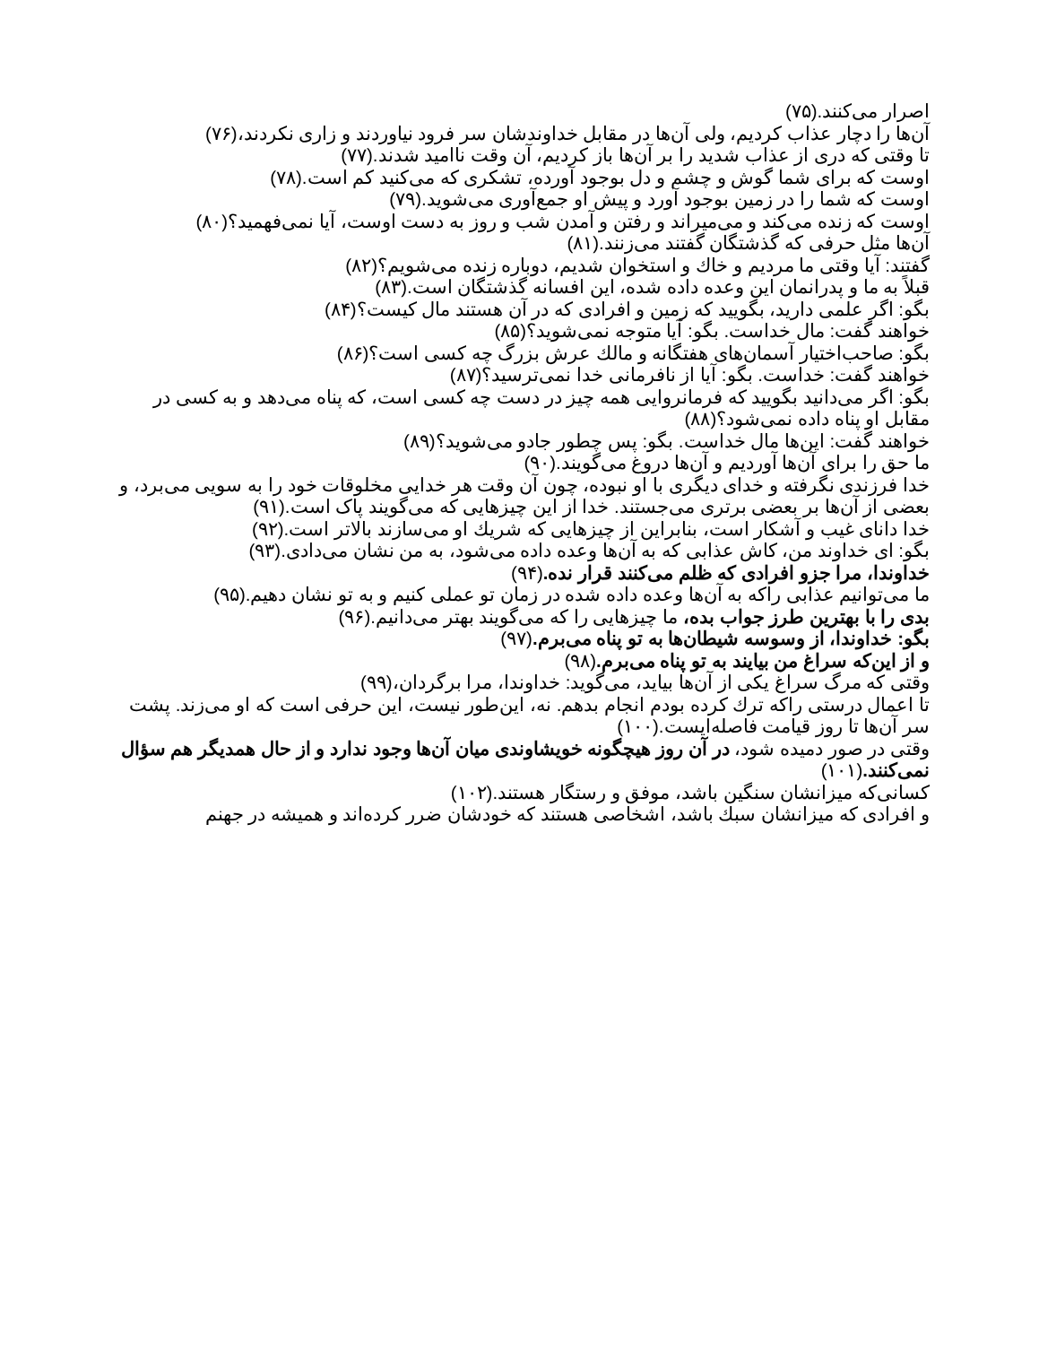اصرار می‌کنند.(۷۵)
آن‌ها را دچار عذاب کردیم، ولی آن‌ها در مقابل خداوندشان سر فرود نیاوردند و زاری نکردند،(۷۶)
تا وقتی که دری از عذاب شدید را بر آن‌ها باز کردیم، آن وقت ناامید شدند.(۷۷)
اوست که برای شما گوش و چشم و دل بوجود آورده، تشکری که می‌کنید کم است.(۷۸)
اوست که شما را در زمین بوجود آورد و پیش او جمع‌آوری می‌شوید.(۷۹)
اوست که زنده می‌کند و می‌میراند و رفتن و آمدن شب و روز به دست اوست، آیا نمی‌فهمید؟(۸۰)
آن‌ها مثل حرفی که گذشتگان گفتند می‌زنند.(۸۱)
گفتند: آیا وقتی ما مردیم و خاك و استخوان شدیم، دوباره زنده می‌شویم؟(۸۲)
قبلاً به ما و پدرانمان این وعده داده شده، این افسانه گذشتگان است.(۸۳)
بگو: اگر علمی دارید، بگویید که زمین و افرادی که در آن هستند مال کیست؟(۸۴)
خواهند گفت: مال خداست. بگو: آیا متوجه نمی‌شوید؟(۸۵)
بگو: صاحب‌اختیار آسمان‌های هفتگانه و مالك عرش بزرگ چه کسی است؟(۸۶)
خواهند گفت: خداست. بگو: آیا از نافرمانی خدا نمی‌ترسید؟(۸۷)
بگو: اگر می‌دانید بگویید که فرمانروایی همه چیز در دست چه کسی است، که پناه می‌دهد و به کسی در مقابل او پناه داده نمی‌شود؟(۸۸)
خواهند گفت: این‌ها مال خداست. بگو: پس چطور جادو می‌شوید؟(۸۹)
ما حق را برای آن‌ها آوردیم و آن‌ها دروغ می‌گویند.(۹۰)
خدا فرزندی نگرفته و خدای دیگری با او نبوده، چون آن وقت هر خدایی مخلوقات خود را به سویی می‌برد، و بعضی از آن‌ها بر بعضی برتری می‌جستند. خدا از این چیزهایی که می‌گویند پاک است.(۹۱)
خدا دانای غیب و آشکار است، بنابراین از چیزهایی که شریك او می‌سازند بالاتر است.(۹۲)
بگو: ای خداوند من، کاش عذابی که به آن‌ها وعده داده می‌شود، به من نشان می‌دادی.(۹۳)
خداوندا، مرا جزو افرادی که ظلم می‌کنند قرار نده.(۹۴)
ما می‌توانیم عذابی راکه به آن‌ها وعده داده شده در زمان تو عملی کنیم و به تو نشان دهیم.(۹۵)
بدی را با بهترین طرز جواب بده، ما چیزهایی را که می‌گویند بهتر می‌دانیم.(۹۶)
بگو: خداوندا، از وسوسه شیطان‌ها به تو پناه می‌برم.(۹۷)
و از این‌که سراغ من بیایند به تو پناه می‌برم.(۹۸)
وقتی که مرگ سراغ یکی از آن‌ها بیاید، می‌گوید: خداوندا، مرا برگردان،(۹۹)
تا اعمال درستی راکه ترك کرده بودم انجام بدهم. نه، این‌طور نیست، این حرفی است که او می‌زند. پشت سر آن‌ها تا روز قیامت فاصله‌ایست.(۱۰۰)
وقتی در صور دمیده شود، در آن روز هیچگونه خویشاوندی میان آن‌ها وجود ندارد و از حال همدیگر هم سؤال نمی‌کنند.(۱۰۱)
کسانی‌که میزانشان سنگین باشد، موفق و رستگار هستند.(۱۰۲)
و افرادی که میزانشان سبك باشد، اشخاصی هستند که خودشان ضرر کرده‌اند و همیشه در جهنم